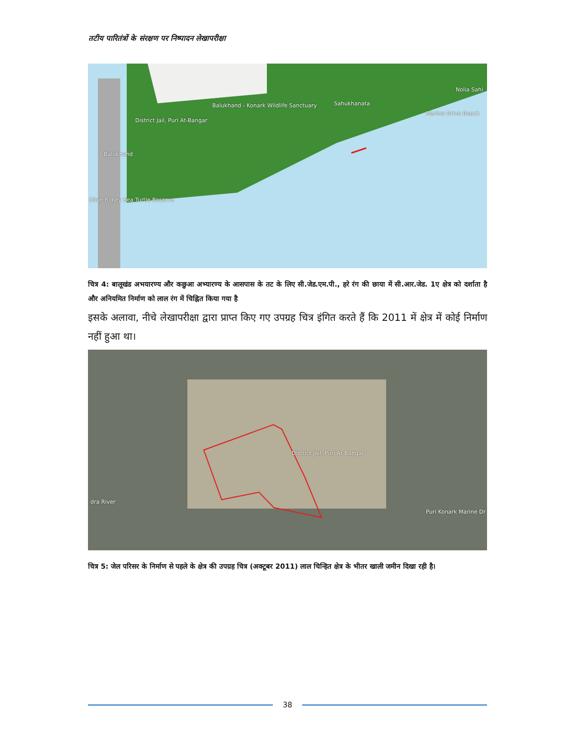तटीय पारितंत्रों के संरक्षण पर निष्पादन लेखापरीक्षा
Balukhand - Konark Wildlife Sanctuary
Sahukhanata
Nolia Sahi
Marine Drive Beach
District Jail, Puri At-Bangar
Balukhand
Olive Ridley Sea Turtle Reserve
चित्र 4: बालूखंड अभयारण्य और कछुआ अभ्यारण्य के आसपास के तट के लिए सी.जेड.एम.पी., हरे रंग की छाया में सी.आर.जेड. 1ए क्षेत्र को दर्शाता है और अनियमित निर्माण को लाल रंग में चिह्नित किया गया है
इसके अलावा, नीचे लेखापरीक्षा द्वारा प्राप्त किए गए उपग्रह चित्र इंगित करते हैं कि 2011 में क्षेत्र में कोई निर्माण नहीं हुआ था।
District Jail, Puri At Bangar
Puri Konark Marine Dr
dra River
चित्र 5: जेल परिसर के निर्माण से पहले के क्षेत्र की उपग्रह चित्र (अक्टूबर 2011) लाल चिन्हित क्षेत्र के भीतर खाली जमीन दिखा रही है।
38